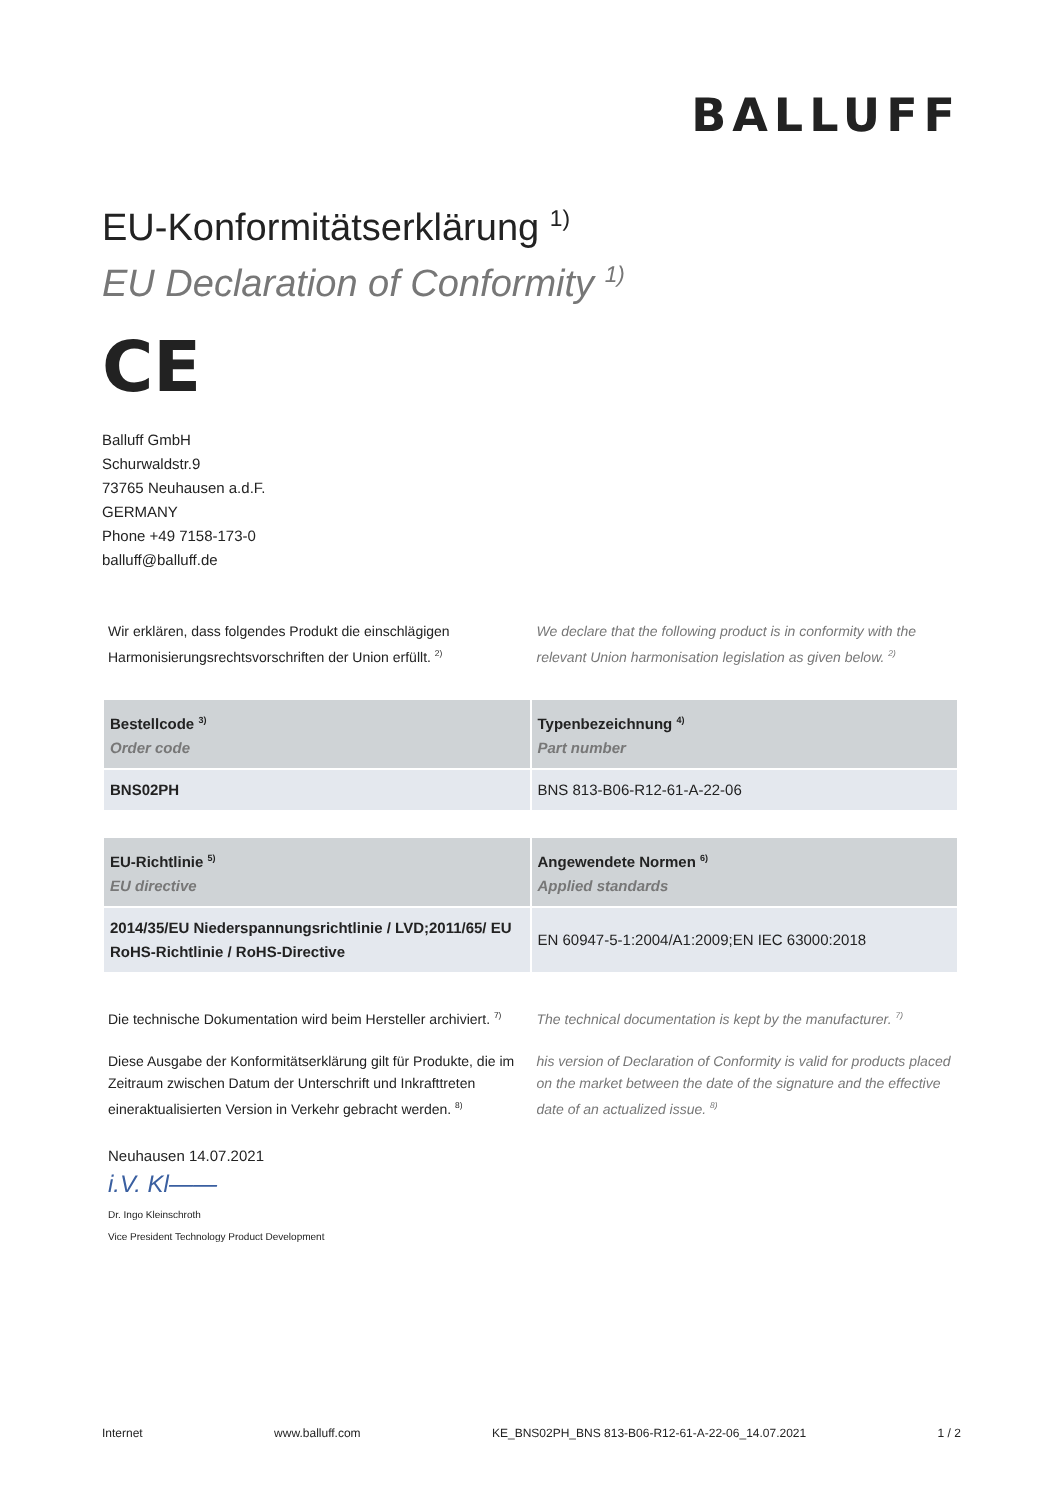BALLUFF
EU-Konformitätserklärung <sup>1)</sup>
EU Declaration of Conformity <sup>1)</sup>
CE
Balluff GmbH
Schurwaldstr.9
73765 Neuhausen a.d.F.
GERMANY
Phone +49 7158-173-0
balluff@balluff.de
Wir erklären, dass folgendes Produkt die einschlägigen Harmonisierungsrechtsvorschriften der Union erfüllt. <sup>2)</sup>
We declare that the following product is in conformity with the relevant Union harmonisation legislation as given below. <sup>2)</sup>
| Bestellcode <sup>3)</sup> Order code | Typenbezeichnung <sup>4)</sup> Part number |
| --- | --- |
| BNS02PH | BNS 813-B06-R12-61-A-22-06 |
| EU-Richtlinie <sup>5)</sup> EU directive | Angewendete Normen <sup>6)</sup> Applied standards |
| --- | --- |
| 2014/35/EU Niederspannungsrichtlinie / LVD;2011/65/ EU RoHS-Richtlinie / RoHS-Directive | EN 60947-5-1:2004/A1:2009;EN IEC 63000:2018 |
Die technische Dokumentation wird beim Hersteller archiviert. <sup>7)</sup>
The technical documentation is kept by the manufacturer. <sup>7)</sup>
Diese Ausgabe der Konformitätserklärung gilt für Produkte, die im Zeitraum zwischen Datum der Unterschrift und Inkrafttreten eineraktualisierten Version in Verkehr gebracht werden. <sup>8)</sup>
his version of Declaration of Conformity is valid for products placed on the market between the date of the signature and the effective date of an actualized issue. <sup>8)</sup>
Neuhausen 14.07.2021
i.V. Kl——
Dr. Ingo Kleinschroth
Vice President Technology Product Development
Internet www.balluff.com KE_BNS02PH_BNS 813-B06-R12-61-A-22-06_14.07.2021 1 / 2